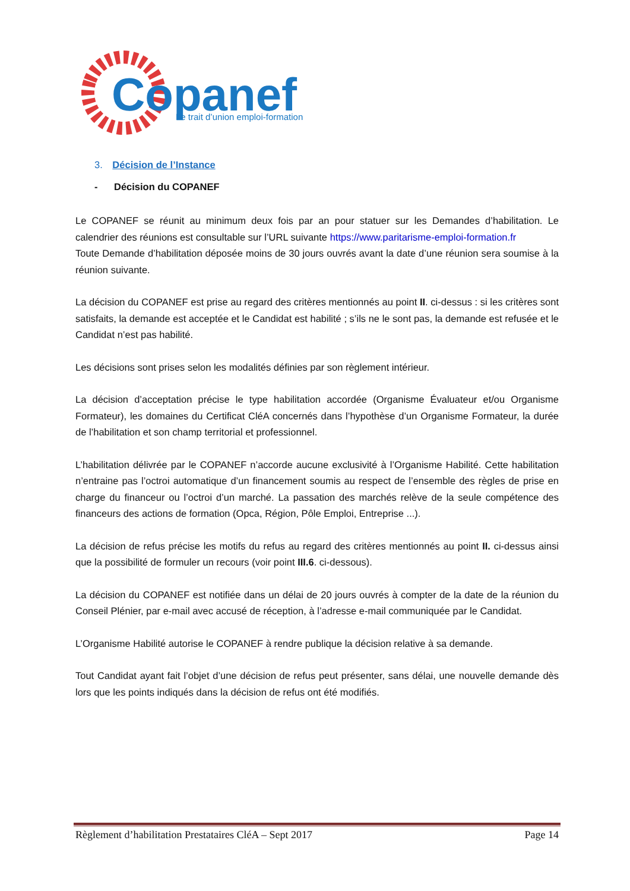Copanef
Le trait d’union emploi-formation
3. Décision de l’Instance
- Décision du COPANEF
Le COPANEF se réunit au minimum deux fois par an pour statuer sur les Demandes d’habilitation. Le calendrier des réunions est consultable sur l’URL suivante https://www.paritarisme-emploi-formation.fr
Toute Demande d’habilitation déposée moins de 30 jours ouvrés avant la date d’une réunion sera soumise à la réunion suivante.
La décision du COPANEF est prise au regard des critères mentionnés au point II. ci-dessus : si les critères sont satisfaits, la demande est acceptée et le Candidat est habilité ; s’ils ne le sont pas, la demande est refusée et le Candidat n’est pas habilité.
Les décisions sont prises selon les modalités définies par son règlement intérieur.
La décision d’acceptation précise le type habilitation accordée (Organisme Évaluateur et/ou Organisme Formateur), les domaines du Certificat CléA concernés dans l’hypothèse d’un Organisme Formateur, la durée de l’habilitation et son champ territorial et professionnel.
L’habilitation délivrée par le COPANEF n’accorde aucune exclusivité à l’Organisme Habilité. Cette habilitation n’entraine pas l’octroi automatique d’un financement soumis au respect de l’ensemble des règles de prise en charge du financeur ou l’octroi d’un marché. La passation des marchés relève de la seule compétence des financeurs des actions de formation (Opca, Région, Pôle Emploi, Entreprise ...).
La décision de refus précise les motifs du refus au regard des critères mentionnés au point II. ci-dessus ainsi que la possibilité de formuler un recours (voir point III.6. ci-dessous).
La décision du COPANEF est notifiée dans un délai de 20 jours ouvrés à compter de la date de la réunion du Conseil Plénier, par e-mail avec accusé de réception, à l’adresse e-mail communiquée par le Candidat.
L’Organisme Habilité autorise le COPANEF à rendre publique la décision relative à sa demande.
Tout Candidat ayant fait l’objet d’une décision de refus peut présenter, sans délai, une nouvelle demande dès lors que les points indiqués dans la décision de refus ont été modifiés.
Règlement d’habilitation Prestataires CléA – Sept 2017 Page 14